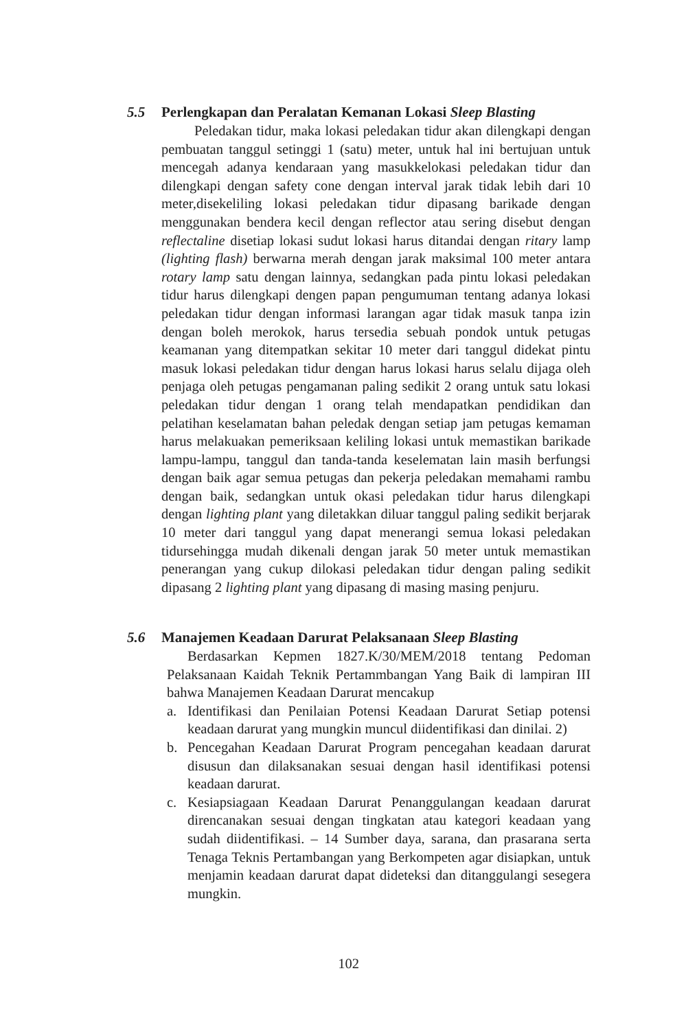5.5 Perlengkapan dan Peralatan Kemanan Lokasi Sleep Blasting
Peledakan tidur, maka lokasi peledakan tidur akan dilengkapi dengan pembuatan tanggul setinggi 1 (satu) meter, untuk hal ini bertujuan untuk mencegah adanya kendaraan yang masukkelokasi peledakan tidur dan dilengkapi dengan safety cone dengan interval jarak tidak lebih dari 10 meter,disekeliling lokasi peledakan tidur dipasang barikade dengan menggunakan bendera kecil dengan reflector atau sering disebut dengan reflectaline disetiap lokasi sudut lokasi harus ditandai dengan ritary lamp (lighting flash) berwarna merah dengan jarak maksimal 100 meter antara rotary lamp satu dengan lainnya, sedangkan pada pintu lokasi peledakan tidur harus dilengkapi dengen papan pengumuman tentang adanya lokasi peledakan tidur dengan informasi larangan agar tidak masuk tanpa izin dengan boleh merokok, harus tersedia sebuah pondok untuk petugas keamanan yang ditempatkan sekitar 10 meter dari tanggul didekat pintu masuk lokasi peledakan tidur dengan harus lokasi harus selalu dijaga oleh penjaga oleh petugas pengamanan paling sedikit 2 orang untuk satu lokasi peledakan tidur dengan 1 orang telah mendapatkan pendidikan dan pelatihan keselamatan bahan peledak dengan setiap jam petugas kemaman harus melakuakan pemeriksaan keliling lokasi untuk memastikan barikade lampu-lampu, tanggul dan tanda-tanda keselematan lain masih berfungsi dengan baik agar semua petugas dan pekerja peledakan memahami rambu dengan baik, sedangkan untuk okasi peledakan tidur harus dilengkapi dengan lighting plant yang diletakkan diluar tanggul paling sedikit berjarak 10 meter dari tanggul yang dapat menerangi semua lokasi peledakan tidursehingga mudah dikenali dengan jarak 50 meter untuk memastikan penerangan yang cukup dilokasi peledakan tidur dengan paling sedikit dipasang 2 lighting plant yang dipasang di masing masing penjuru.
5.6 Manajemen Keadaan Darurat Pelaksanaan Sleep Blasting
Berdasarkan Kepmen 1827.K/30/MEM/2018 tentang Pedoman Pelaksanaan Kaidah Teknik Pertammbangan Yang Baik di lampiran III bahwa Manajemen Keadaan Darurat mencakup
a. Identifikasi dan Penilaian Potensi Keadaan Darurat Setiap potensi keadaan darurat yang mungkin muncul diidentifikasi dan dinilai. 2)
b. Pencegahan Keadaan Darurat Program pencegahan keadaan darurat disusun dan dilaksanakan sesuai dengan hasil identifikasi potensi keadaan darurat.
c. Kesiapsiagaan Keadaan Darurat Penanggulangan keadaan darurat direncanakan sesuai dengan tingkatan atau kategori keadaan yang sudah diidentifikasi. – 14 Sumber daya, sarana, dan prasarana serta Tenaga Teknis Pertambangan yang Berkompeten agar disiapkan, untuk menjamin keadaan darurat dapat dideteksi dan ditanggulangi sesegera mungkin.
102